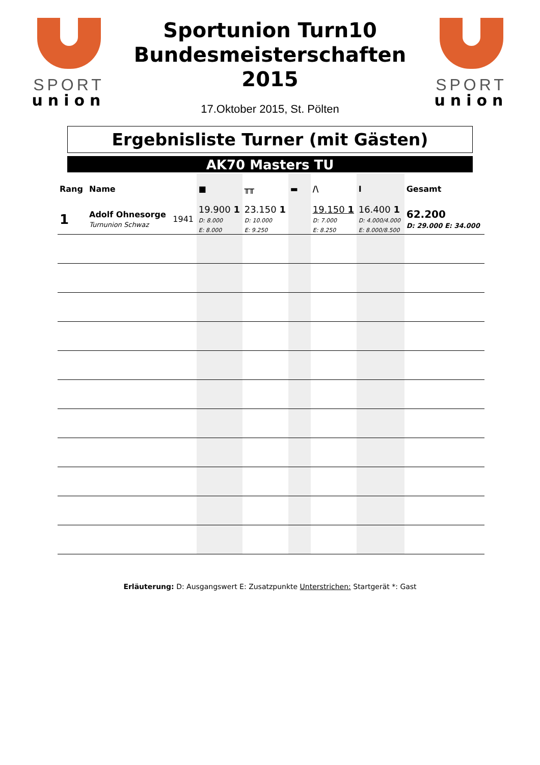SPORT
union
Sportunion Turn10
Bundesmeisterschaften
2015
17.Oktober 2015, St. Pölten
SPORT
union
Ergebnisliste Turner (mit Gästen)
AK70 Masters TU
| Rang | Name | | ■ | ╥╥ | ▬ | /\ | I | Gesamt |
| --- | --- | --- | --- | --- | --- | --- | --- | --- |
| 1 | Adolf Ohnesorge Turnunion Schwaz | 1941 | 19.900 1 D: 8.000 E: 8.000 | 23.150 1 D: 10.000 E: 9.250 | | 19.150 1 D: 7.000 E: 8.250 | 16.400 1 D: 4.000/4.000 E: 8.000/8.500 | 62.200 D: 29.000 E: 34.000 |
Erläuterung: D: Ausgangswert E: Zusatzpunkte Unterstrichen: Startgerät *: Gast